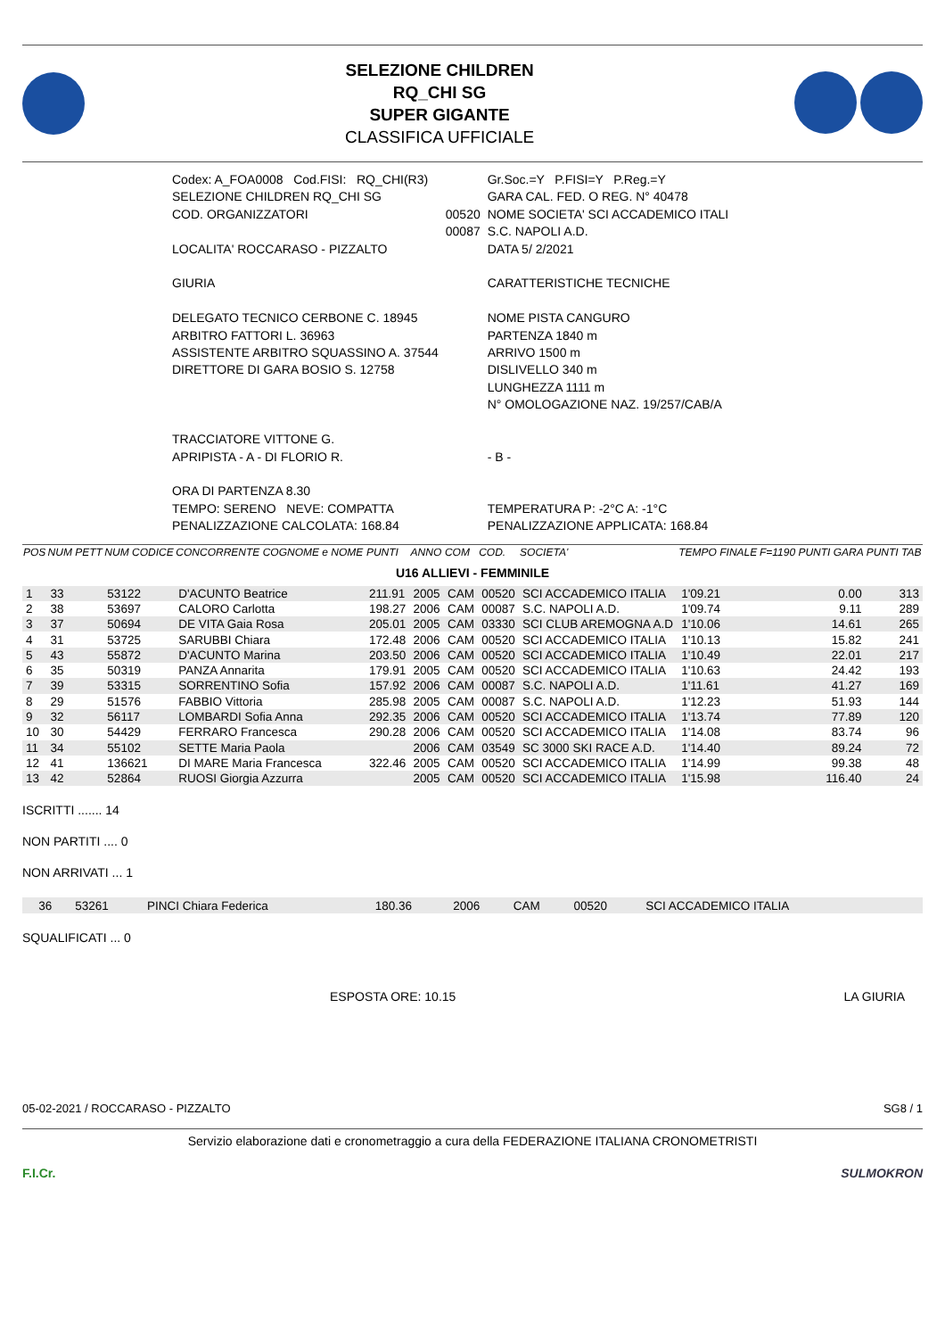SELEZIONE CHILDREN
RQ_CHI SG
SUPER GIGANTE
CLASSIFICA UFFICIALE
| Codex: A_FOA0008 Cod.FISI: RQ_CHI(R3) | | Gr.Soc.=Y P.FISI=Y P.Reg.=Y |
| SELEZIONE CHILDREN RQ_CHI SG | | GARA CAL. FED. O REG. N° 40478 |
| COD. ORGANIZZATORI | 00520 00087 | NOME SOCIETA' SCI ACCADEMICO ITALI S.C. NAPOLI A.D. |
| LOCALITA' ROCCARASO - PIZZALTO | | DATA 5/ 2/2021 |
| GIURIA | | CARATTERISTICHE TECNICHE |
| DELEGATO TECNICO CERBONE C. 18945 ARBITRO FATTORI L. 36963 ASSISTENTE ARBITRO SQUASSINO A. 37544 DIRETTORE DI GARA BOSIO S. 12758 | | NOME PISTA CANGURO PARTENZA 1840 m ARRIVO 1500 m DISLIVELLO 340 m LUNGHEZZA 1111 m N° OMOLOGAZIONE NAZ. 19/257/CAB/A |
| TRACCIATORE VITTONE G. APRIPISTA - A - DI FLORIO R. | | - B - |
| ORA DI PARTENZA 8.30 TEMPO: SERENO NEVE: COMPATTA PENALIZZAZIONE CALCOLATA: 168.84 | | TEMPERATURA P: -2°C A: -1°C PENALIZZAZIONE APPLICATA: 168.84 |
| POS | NUM PETT | NUM CODICE | CONCORRENTE COGNOME e NOME | PUNTI | ANNO | COM | COD. | SOCIETA' | TEMPO FINALE | F=1190 PUNTI GARA | PUNTI TAB |
| --- | --- | --- | --- | --- | --- | --- | --- | --- | --- | --- | --- |
| U16 ALLIEVI - FEMMINILE | | | | | | | | | | | |
| 1 | 33 | 53122 | D'ACUNTO Beatrice | 211.91 | 2005 | CAM | 00520 | SCI ACCADEMICO ITALIA | 1'09.21 | 0.00 | 313 |
| 2 | 38 | 53697 | CALORO Carlotta | 198.27 | 2006 | CAM | 00087 | S.C. NAPOLI A.D. | 1'09.74 | 9.11 | 289 |
| 3 | 37 | 50694 | DE VITA Gaia Rosa | 205.01 | 2005 | CAM | 03330 | SCI CLUB AREMOGNA A.D | 1'10.06 | 14.61 | 265 |
| 4 | 31 | 53725 | SARUBBI Chiara | 172.48 | 2006 | CAM | 00520 | SCI ACCADEMICO ITALIA | 1'10.13 | 15.82 | 241 |
| 5 | 43 | 55872 | D'ACUNTO Marina | 203.50 | 2006 | CAM | 00520 | SCI ACCADEMICO ITALIA | 1'10.49 | 22.01 | 217 |
| 6 | 35 | 50319 | PANZA Annarita | 179.91 | 2005 | CAM | 00520 | SCI ACCADEMICO ITALIA | 1'10.63 | 24.42 | 193 |
| 7 | 39 | 53315 | SORRENTINO Sofia | 157.92 | 2006 | CAM | 00087 | S.C. NAPOLI A.D. | 1'11.61 | 41.27 | 169 |
| 8 | 29 | 51576 | FABBIO Vittoria | 285.98 | 2005 | CAM | 00087 | S.C. NAPOLI A.D. | 1'12.23 | 51.93 | 144 |
| 9 | 32 | 56117 | LOMBARDI Sofia Anna | 292.35 | 2006 | CAM | 00520 | SCI ACCADEMICO ITALIA | 1'13.74 | 77.89 | 120 |
| 10 | 30 | 54429 | FERRARO Francesca | 290.28 | 2006 | CAM | 00520 | SCI ACCADEMICO ITALIA | 1'14.08 | 83.74 | 96 |
| 11 | 34 | 55102 | SETTE Maria Paola | | 2006 | CAM | 03549 | SC 3000 SKI RACE A.D. | 1'14.40 | 89.24 | 72 |
| 12 | 41 | 136621 | DI MARE Maria Francesca | 322.46 | 2005 | CAM | 00520 | SCI ACCADEMICO ITALIA | 1'14.99 | 99.38 | 48 |
| 13 | 42 | 52864 | RUOSI Giorgia Azzurra | | 2005 | CAM | 00520 | SCI ACCADEMICO ITALIA | 1'15.98 | 116.40 | 24 |
ISCRITTI ....... 14
NON PARTITI .... 0
NON ARRIVATI ... 1
| | 36 | 53261 | PINCI Chiara Federica | 180.36 | 2006 | CAM | 00520 | SCI ACCADEMICO ITALIA | |
SQUALIFICATI ... 0
ESPOSTA ORE: 10.15 LA GIURIA
05-02-2021 / ROCCARASO - PIZZALTO SG8 / 1
Servizio elaborazione dati e cronometraggio a cura della FEDERAZIONE ITALIANA CRONOMETRISTI
F.I.Cr. SULMOKRON